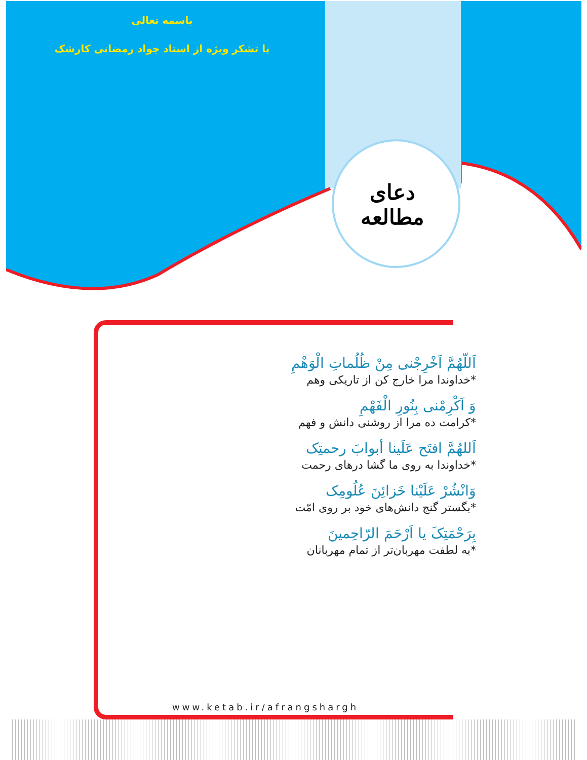باسمه تعالی
با تشکر ویژه از استاد جواد رمضانی کارشک
دعای مطالعه
اَللّهُمَّ اَخْرِجْنی مِنْ ظُلُماتِ الْوَهْمِ
*خداوندا مرا خارج کن از تاریکی وهم
وَ اَکْرِمْنی بِنُورِ الْفَهْمِ
*کرامت ده مرا از روشنی دانش و فهم
اَللهُمَّ افتَح عَلَینا أبوابَ رحمتِک
*خداوندا به روی ما گشا درهای رحمت
وَانْشُرْ عَلَیْنا خَزائِنَ عُلُومِک
*بگستر گنج دانش‌های خود بر روی امّت
بِرَحْمَتِکَ یا اَرْحَمَ الرّاحِمینَ
*به لطفت مهربان‌تر از تمام مهربانان
www.ketab.ir/afrangshargh